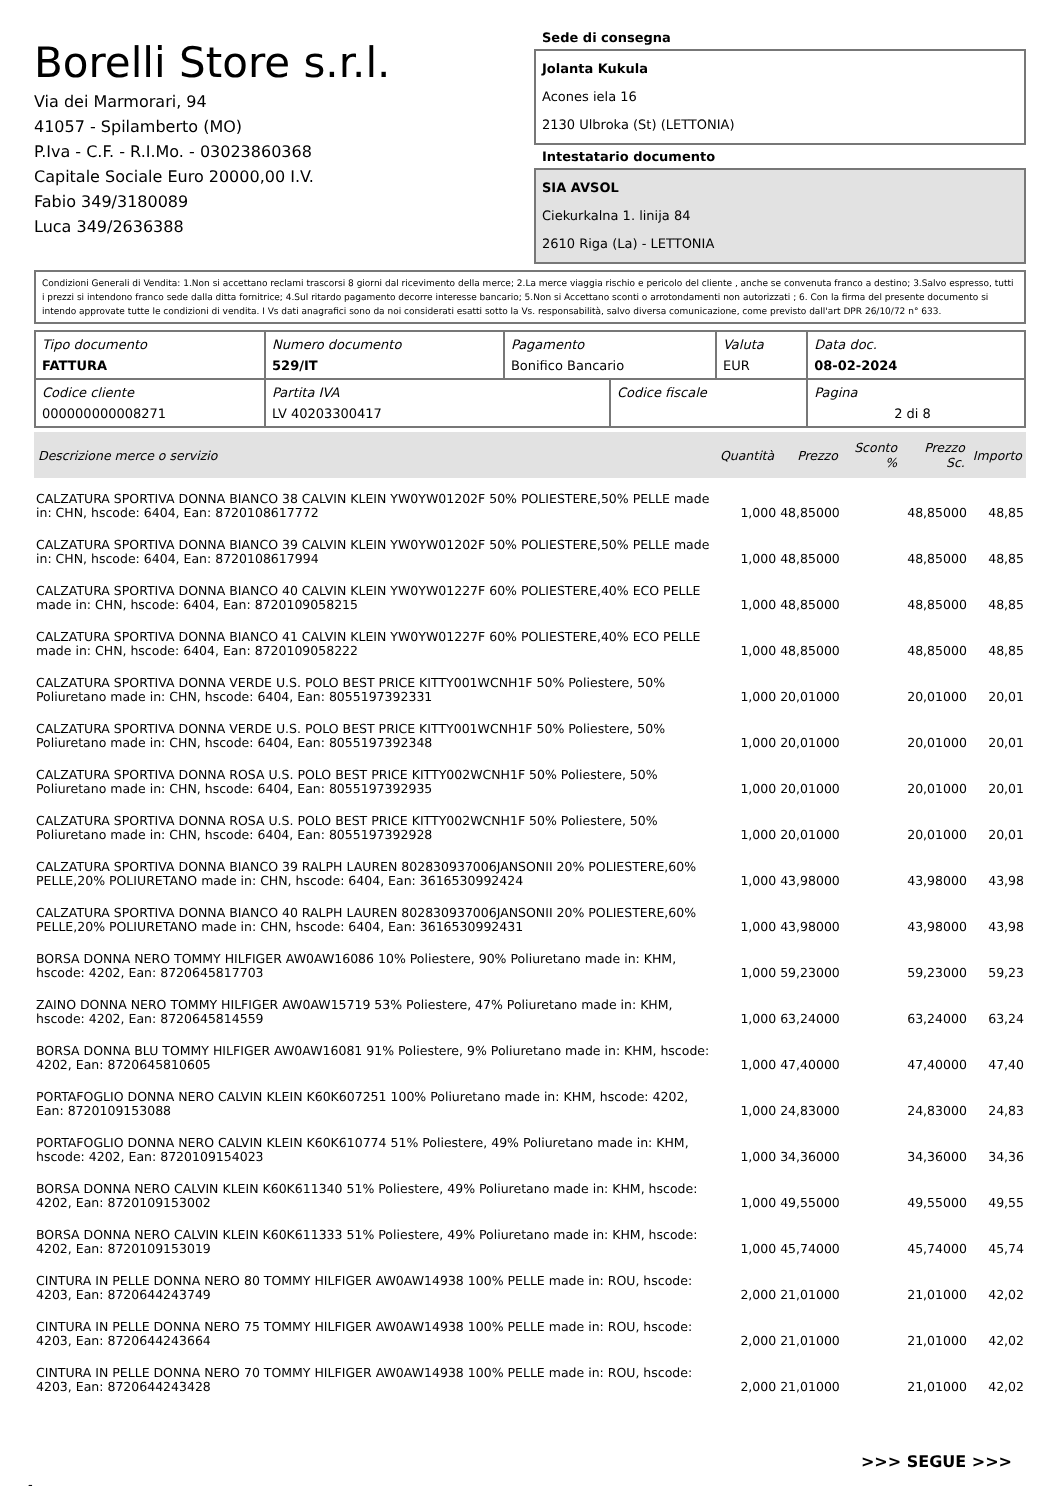Borelli Store s.r.l.
Via dei Marmorari, 94
41057 - Spilamberto (MO)
P.Iva - C.F. - R.I.Mo. - 03023860368
Capitale Sociale Euro 20000,00 I.V.
Fabio 349/3180089
Luca 349/2636388
Sede di consegna
Jolanta Kukula
Acones iela 16
2130 Ulbroka (St) (LETTONIA)
Intestatario documento
SIA AVSOL
Ciekurkalna 1. linija 84
2610 Riga (La) - LETTONIA
Condizioni Generali di Vendita: 1.Non si accettano reclami trascorsi 8 giorni dal ricevimento della merce; 2.La merce viaggia rischio e pericolo del cliente , anche se convenuta franco a destino; 3.Salvo espresso, tutti i prezzi si intendono franco sede dalla ditta fornitrice; 4.Sul ritardo pagamento decorre interesse bancario; 5.Non si Accettano sconti o arrotondamenti non autorizzati ; 6. Con la firma del presente documento si intendo approvate tutte le condizioni di vendita. I Vs dati anagrafici sono da noi considerati esatti sotto la Vs. responsabilità, salvo diversa comunicazione, come previsto dall'art DPR 26/10/72 n° 633.
| Tipo documento FATTURA | Numero documento 529/IT | Pagamento Bonifico Bancario | | Valuta EUR | Data doc. 08-02-2024 |
| Codice cliente 000000000008271 | Partita IVA LV 40203300417 | | Codice fiscale | | Pagina 2 di 8 |
| Descrizione merce o servizio | Quantità | Prezzo | Sconto % | Prezzo Sc. | Importo |
| --- | --- | --- | --- | --- | --- |
| CALZATURA SPORTIVA DONNA BIANCO 38 CALVIN KLEIN YW0YW01202F 50% POLIESTERE,50% PELLE made in: CHN, hscode: 6404, Ean: 8720108617772 | 1,000 | 48,85000 | | 48,85000 | 48,85 |
| CALZATURA SPORTIVA DONNA BIANCO 39 CALVIN KLEIN YW0YW01202F 50% POLIESTERE,50% PELLE made in: CHN, hscode: 6404, Ean: 8720108617994 | 1,000 | 48,85000 | | 48,85000 | 48,85 |
| CALZATURA SPORTIVA DONNA BIANCO 40 CALVIN KLEIN YW0YW01227F 60% POLIESTERE,40% ECO PELLE made in: CHN, hscode: 6404, Ean: 8720109058215 | 1,000 | 48,85000 | | 48,85000 | 48,85 |
| CALZATURA SPORTIVA DONNA BIANCO 41 CALVIN KLEIN YW0YW01227F 60% POLIESTERE,40% ECO PELLE made in: CHN, hscode: 6404, Ean: 8720109058222 | 1,000 | 48,85000 | | 48,85000 | 48,85 |
| CALZATURA SPORTIVA DONNA VERDE U.S. POLO BEST PRICE KITTY001WCNH1F 50% Poliestere, 50% Poliuretano made in: CHN, hscode: 6404, Ean: 8055197392331 | 1,000 | 20,01000 | | 20,01000 | 20,01 |
| CALZATURA SPORTIVA DONNA VERDE U.S. POLO BEST PRICE KITTY001WCNH1F 50% Poliestere, 50% Poliuretano made in: CHN, hscode: 6404, Ean: 8055197392348 | 1,000 | 20,01000 | | 20,01000 | 20,01 |
| CALZATURA SPORTIVA DONNA ROSA U.S. POLO BEST PRICE KITTY002WCNH1F 50% Poliestere, 50% Poliuretano made in: CHN, hscode: 6404, Ean: 8055197392935 | 1,000 | 20,01000 | | 20,01000 | 20,01 |
| CALZATURA SPORTIVA DONNA ROSA U.S. POLO BEST PRICE KITTY002WCNH1F 50% Poliestere, 50% Poliuretano made in: CHN, hscode: 6404, Ean: 8055197392928 | 1,000 | 20,01000 | | 20,01000 | 20,01 |
| CALZATURA SPORTIVA DONNA BIANCO 39 RALPH LAUREN 802830937006JANSONII 20% POLIESTERE,60% PELLE,20% POLIURETANO made in: CHN, hscode: 6404, Ean: 3616530992424 | 1,000 | 43,98000 | | 43,98000 | 43,98 |
| CALZATURA SPORTIVA DONNA BIANCO 40 RALPH LAUREN 802830937006JANSONII 20% POLIESTERE,60% PELLE,20% POLIURETANO made in: CHN, hscode: 6404, Ean: 3616530992431 | 1,000 | 43,98000 | | 43,98000 | 43,98 |
| BORSA DONNA NERO TOMMY HILFIGER AW0AW16086 10% Poliestere, 90% Poliuretano made in: KHM, hscode: 4202, Ean: 8720645817703 | 1,000 | 59,23000 | | 59,23000 | 59,23 |
| ZAINO DONNA NERO TOMMY HILFIGER AW0AW15719 53% Poliestere, 47% Poliuretano made in: KHM, hscode: 4202, Ean: 8720645814559 | 1,000 | 63,24000 | | 63,24000 | 63,24 |
| BORSA DONNA BLU TOMMY HILFIGER AW0AW16081 91% Poliestere, 9% Poliuretano made in: KHM, hscode: 4202, Ean: 8720645810605 | 1,000 | 47,40000 | | 47,40000 | 47,40 |
| PORTAFOGLIO DONNA NERO CALVIN KLEIN K60K607251 100% Poliuretano made in: KHM, hscode: 4202, Ean: 8720109153088 | 1,000 | 24,83000 | | 24,83000 | 24,83 |
| PORTAFOGLIO DONNA NERO CALVIN KLEIN K60K610774 51% Poliestere, 49% Poliuretano made in: KHM, hscode: 4202, Ean: 8720109154023 | 1,000 | 34,36000 | | 34,36000 | 34,36 |
| BORSA DONNA NERO CALVIN KLEIN K60K611340 51% Poliestere, 49% Poliuretano made in: KHM, hscode: 4202, Ean: 8720109153002 | 1,000 | 49,55000 | | 49,55000 | 49,55 |
| BORSA DONNA NERO CALVIN KLEIN K60K611333 51% Poliestere, 49% Poliuretano made in: KHM, hscode: 4202, Ean: 8720109153019 | 1,000 | 45,74000 | | 45,74000 | 45,74 |
| CINTURA IN PELLE DONNA NERO 80 TOMMY HILFIGER AW0AW14938 100% PELLE made in: ROU, hscode: 4203, Ean: 8720644243749 | 2,000 | 21,01000 | | 21,01000 | 42,02 |
| CINTURA IN PELLE DONNA NERO 75 TOMMY HILFIGER AW0AW14938 100% PELLE made in: ROU, hscode: 4203, Ean: 8720644243664 | 2,000 | 21,01000 | | 21,01000 | 42,02 |
| CINTURA IN PELLE DONNA NERO 70 TOMMY HILFIGER AW0AW14938 100% PELLE made in: ROU, hscode: 4203, Ean: 8720644243428 | 2,000 | 21,01000 | | 21,01000 | 42,02 |
>>> SEGUE >>>
-